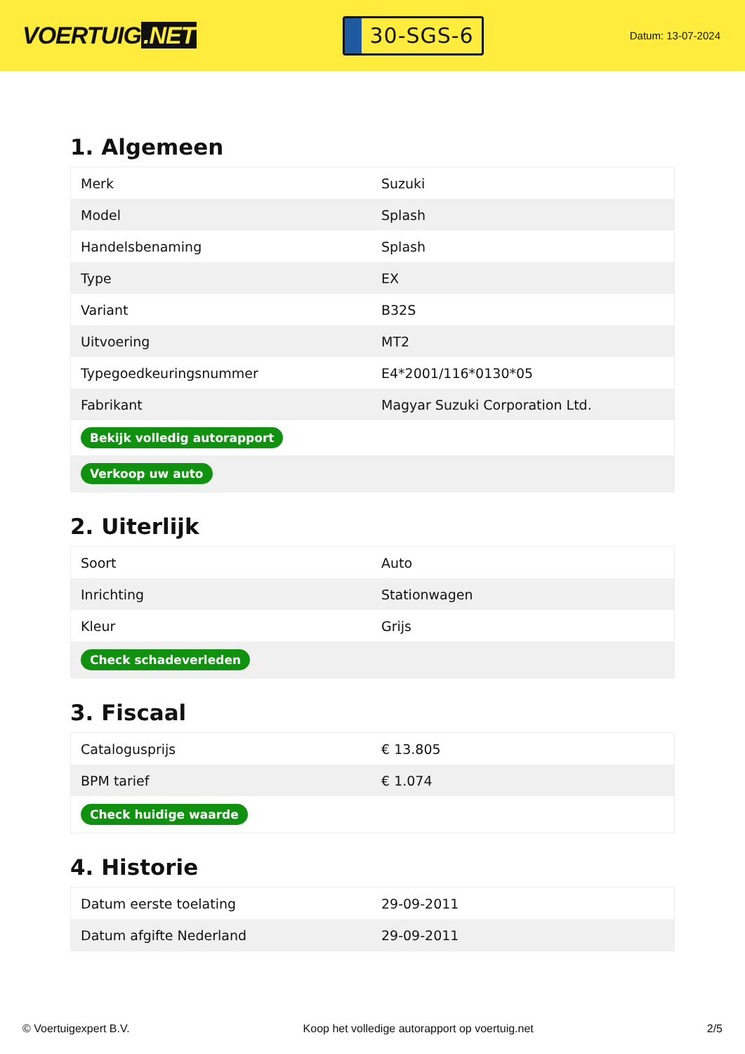VOERTUIG.NET
30-SGS-6
Datum: 13-07-2024
1. Algemeen
| Merk | Suzuki |
| Model | Splash |
| Handelsbenaming | Splash |
| Type | EX |
| Variant | B32S |
| Uitvoering | MT2 |
| Typegoedkeuringsnummer | E4*2001/116*0130*05 |
| Fabrikant | Magyar Suzuki Corporation Ltd. |
| Bekijk volledig autorapport | |
| Verkoop uw auto | |
2. Uiterlijk
| Soort | Auto |
| Inrichting | Stationwagen |
| Kleur | Grijs |
| Check schadeverleden | |
3. Fiscaal
| Catalogusprijs | € 13.805 |
| BPM tarief | € 1.074 |
| Check huidige waarde | |
4. Historie
| Datum eerste toelating | 29-09-2011 |
| Datum afgifte Nederland | 29-09-2011 |
© Voertuigexpert B.V. Koop het volledige autorapport op voertuig.net 2/5